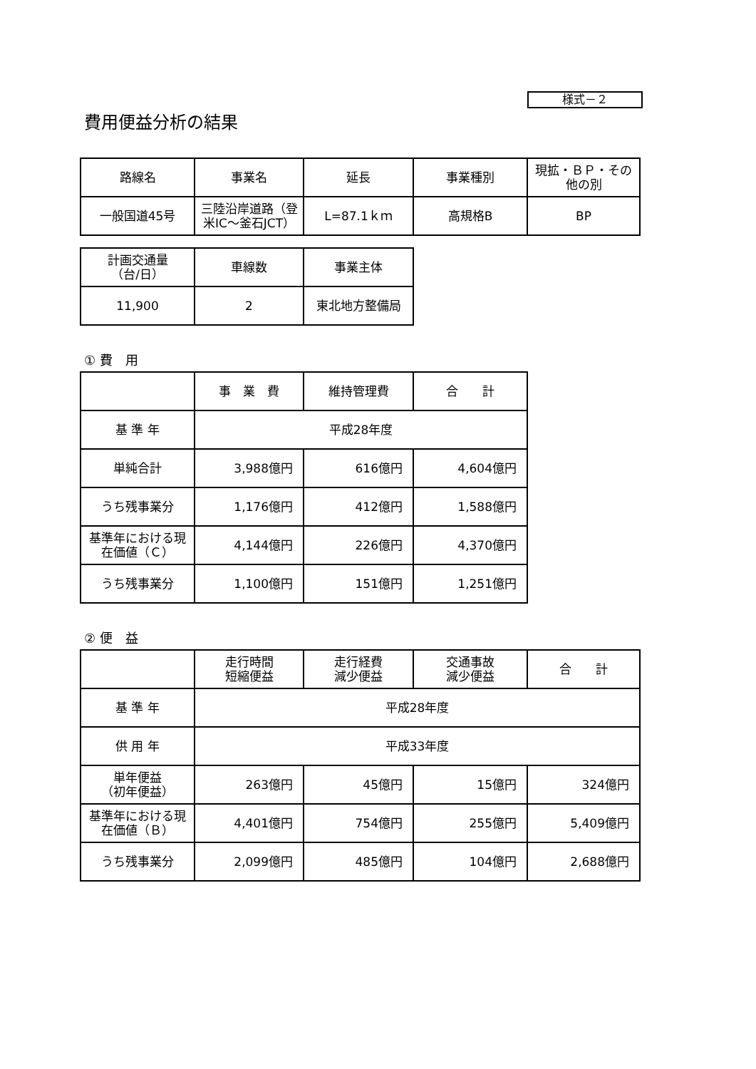様式－２
費用便益分析の結果
| 路線名 | 事業名 | 延長 | 事業種別 | 現拡・ＢＰ・その他の別 |
| --- | --- | --- | --- | --- |
| 一般国道45号 | 三陸沿岸道路（登米IC～釜石JCT） | L=87.1ｋｍ | 高規格B | BP |
| 計画交通量 （台/日） | 車線数 | 事業主体 |
| --- | --- | --- |
| 11,900 | 2 | 東北地方整備局 |
① 費　用
| | 事 業 費 | 維持管理費 | 合 計 |
| --- | --- | --- | --- |
| 基 準 年 | 平成28年度 | | |
| 単純合計 | 3,988億円 | 616億円 | 4,604億円 |
| うち残事業分 | 1,176億円 | 412億円 | 1,588億円 |
| 基準年における現在価値（Ｃ） | 4,144億円 | 226億円 | 4,370億円 |
| うち残事業分 | 1,100億円 | 151億円 | 1,251億円 |
② 便　益
| | 走行時間 短縮便益 | 走行経費 減少便益 | 交通事故 減少便益 | 合 計 |
| --- | --- | --- | --- | --- |
| 基 準 年 | 平成28年度 | | | |
| 供 用 年 | 平成33年度 | | | |
| 単年便益 （初年便益） | 263億円 | 45億円 | 15億円 | 324億円 |
| 基準年における現在価値（Ｂ） | 4,401億円 | 754億円 | 255億円 | 5,409億円 |
| うち残事業分 | 2,099億円 | 485億円 | 104億円 | 2,688億円 |